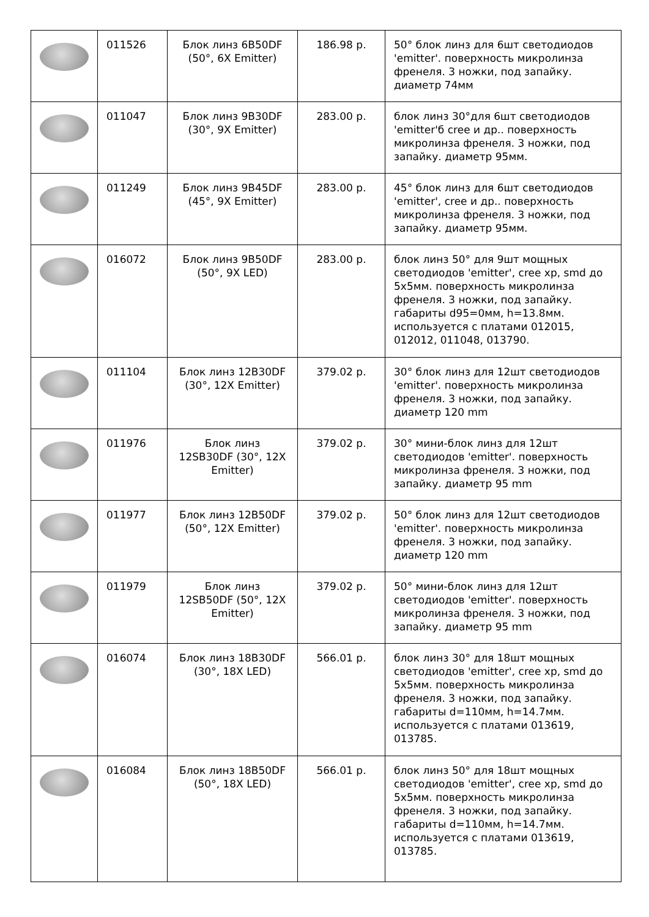| | 011526 | Блок линз 6B50DF (50°, 6X Emitter) | 186.98 р. | 50° блок линз для 6шт светодиодов 'emitter'. поверхность микролинза френеля. 3 ножки, под запайку. диаметр 74мм |
| | 011047 | Блок линз 9B30DF (30°, 9X Emitter) | 283.00 р. | блок линз 30°для 6шт светодиодов 'emitter'б cree и др.. поверхность микролинза френеля. 3 ножки, под запайку. диаметр 95мм. |
| | 011249 | Блок линз 9B45DF (45°, 9X Emitter) | 283.00 р. | 45° блок линз для 6шт светодиодов 'emitter', cree и др.. поверхность микролинза френеля. 3 ножки, под запайку. диаметр 95мм. |
| | 016072 | Блок линз 9B50DF (50°, 9X LED) | 283.00 р. | блок линз 50° для 9шт мощных светодиодов 'emitter', cree xp, smd до 5x5мм. поверхность микролинза френеля. 3 ножки, под запайку. габариты d95=0мм, h=13.8мм. используется с платами 012015, 012012, 011048, 013790. |
| | 011104 | Блок линз 12B30DF (30°, 12X Emitter) | 379.02 р. | 30° блок линз для 12шт светодиодов 'emitter'. поверхность микролинза френеля. 3 ножки, под запайку. диаметр 120 mm |
| | 011976 | Блок линз 12SB30DF (30°, 12X Emitter) | 379.02 р. | 30° мини-блок линз для 12шт светодиодов 'emitter'. поверхность микролинза френеля. 3 ножки, под запайку. диаметр 95 mm |
| | 011977 | Блок линз 12B50DF (50°, 12X Emitter) | 379.02 р. | 50° блок линз для 12шт светодиодов 'emitter'. поверхность микролинза френеля. 3 ножки, под запайку. диаметр 120 mm |
| | 011979 | Блок линз 12SB50DF (50°, 12X Emitter) | 379.02 р. | 50° мини-блок линз для 12шт светодиодов 'emitter'. поверхность микролинза френеля. 3 ножки, под запайку. диаметр 95 mm |
| | 016074 | Блок линз 18B30DF (30°, 18X LED) | 566.01 р. | блок линз 30° для 18шт мощных светодиодов 'emitter', cree xp, smd до 5x5мм. поверхность микролинза френеля. 3 ножки, под запайку. габариты d=110мм, h=14.7мм. используется с платами 013619, 013785. |
| | 016084 | Блок линз 18B50DF (50°, 18X LED) | 566.01 р. | блок линз 50° для 18шт мощных светодиодов 'emitter', cree xp, smd до 5x5мм. поверхность микролинза френеля. 3 ножки, под запайку. габариты d=110мм, h=14.7мм. используется с платами 013619, 013785. |